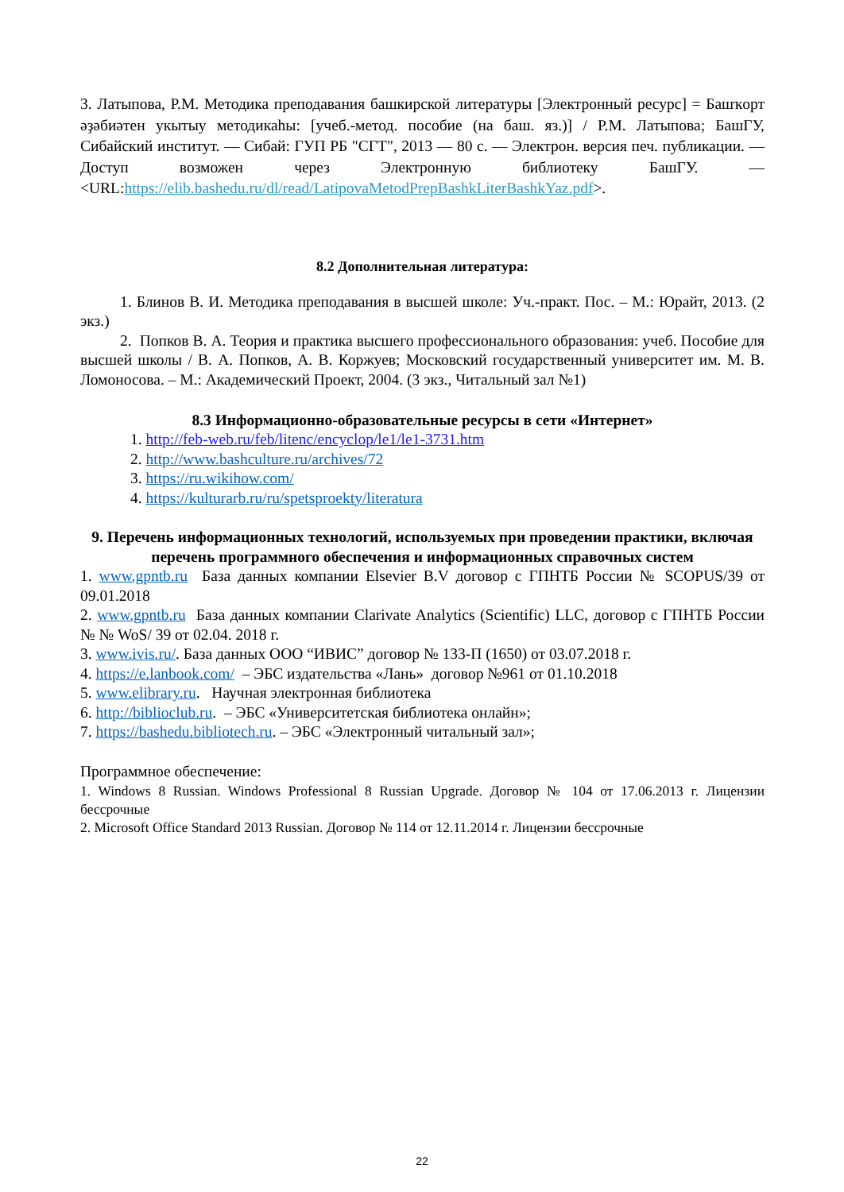3. Латыпова, Р.М. Методика преподавания башкирской литературы [Электронный ресурс] = Башҡорт әҙәбиәтен укытыу методикаһы: [учеб.-метод. пособие (на баш. яз.)] / Р.М. Латыпова; БашГУ, Сибайский институт. — Сибай: ГУП РБ "СГТ", 2013 — 80 с. — Электрон. версия печ. публикации. — Доступ возможен через Электронную библиотеку БашГУ. — <URL:https://elib.bashedu.ru/dl/read/LatipovaMetodPrepBashkLiterBashkYaz.pdf>.
8.2 Дополнительная литература:
1. Блинов В. И. Методика преподавания в высшей школе: Уч.-практ. Пос. – М.: Юрайт, 2013. (2 экз.)
2. Попков В. А. Теория и практика высшего профессионального образования: учеб. Пособие для высшей школы / В. А. Попков, А. В. Коржуев; Московский государственный университет им. М. В. Ломоносова. – М.: Академический Проект, 2004. (3 экз., Читальный зал №1)
8.3 Информационно-образовательные ресурсы в сети «Интернет»
1. http://feb-web.ru/feb/litenc/encyclop/le1/le1-3731.htm
2. http://www.bashculture.ru/archives/72
3. https://ru.wikihow.com/
4. https://kulturarb.ru/ru/spetsproekty/literatura
9. Перечень информационных технологий, используемых при проведении практики, включая перечень программного обеспечения и информационных справочных систем
1. www.gpntb.ru База данных компании Elsevier B.V договор с ГПНТБ России № SCOPUS/39 от 09.01.2018
2. www.gpntb.ru База данных компании Clarivate Analytics (Scientific) LLC, договор с ГПНТБ России № № WoS/ 39 от 02.04. 2018 г.
3. www.ivis.ru/. База данных ООО “ИВИС” договор № 133-П (1650) от 03.07.2018 г.
4. https://e.lanbook.com/ – ЭБС издательства «Лань» договор №961 от 01.10.2018
5. www.elibrary.ru. Научная электронная библиотека
6. http://biblioclub.ru. – ЭБС «Университетская библиотека онлайн»;
7. https://bashedu.bibliotech.ru. – ЭБС «Электронный читальный зал»;
Программное обеспечение:
1. Windows 8 Russian. Windows Professional 8 Russian Upgrade. Договор № 104 от 17.06.2013 г. Лицензии бессрочные
2. Microsoft Office Standard 2013 Russian. Договор № 114 от 12.11.2014 г. Лицензии бессрочные
22